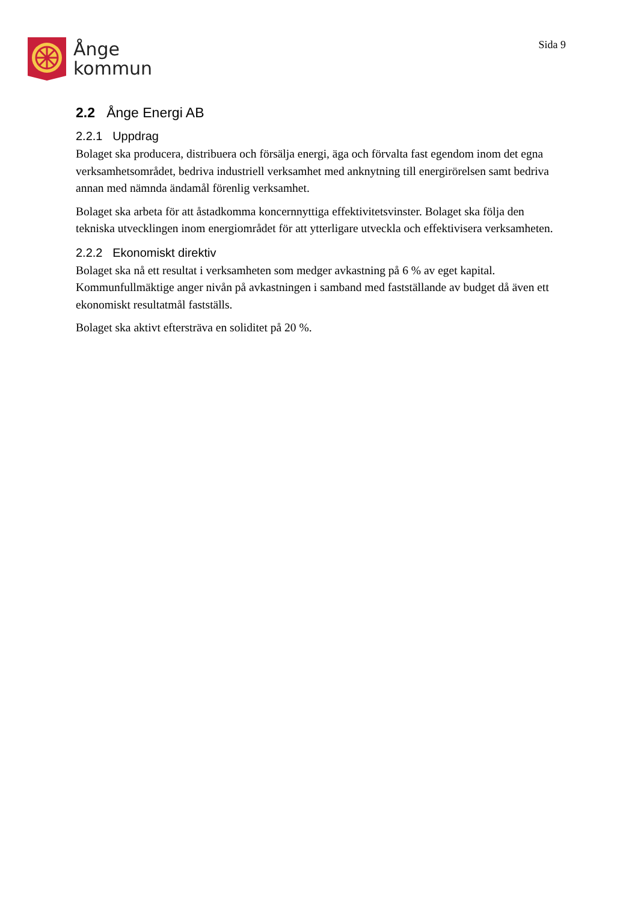Ånge
kommun
Sida 9
2.2 Ånge Energi AB
2.2.1 Uppdrag
Bolaget ska producera, distribuera och försälja energi, äga och förvalta fast egendom inom det egna verksamhetsområdet, bedriva industriell verksamhet med anknytning till energirörelsen samt bedriva annan med nämnda ändamål förenlig verksamhet.
Bolaget ska arbeta för att åstadkomma koncernnyttiga effektivitetsvinster. Bolaget ska följa den tekniska utvecklingen inom energiområdet för att ytterligare utveckla och effektivisera verksamheten.
2.2.2 Ekonomiskt direktiv
Bolaget ska nå ett resultat i verksamheten som medger avkastning på 6 % av eget kapital. Kommunfullmäktige anger nivån på avkastningen i samband med fastställande av budget då även ett ekonomiskt resultatmål fastställs.
Bolaget ska aktivt eftersträva en soliditet på 20 %.